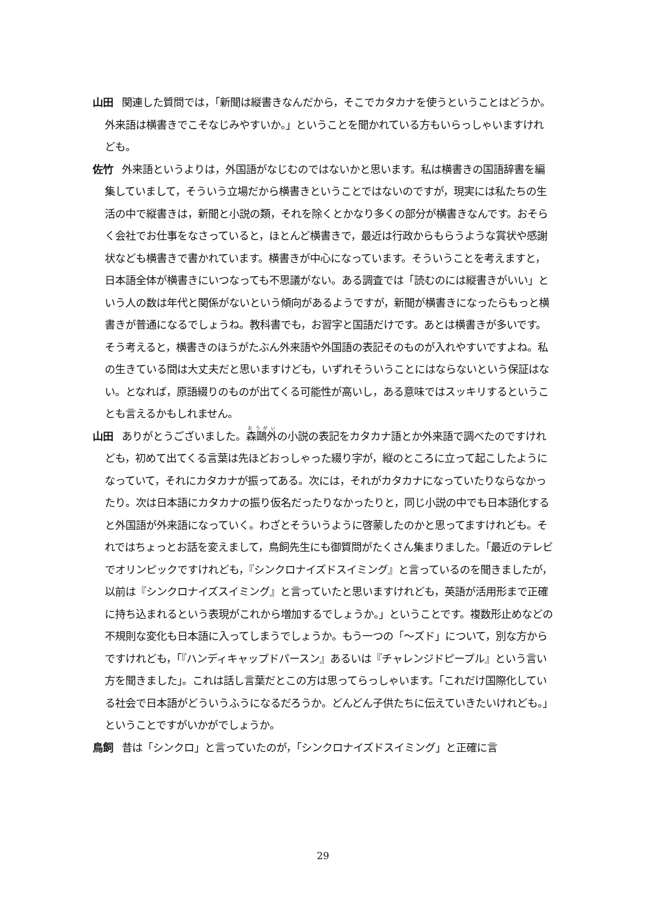山田 関連した質問では，「新聞は縦書きなんだから，そこでカタカナを使うということはどうか。外来語は横書きでこそなじみやすいか。」ということを聞かれている方もいらっしゃいますけれども。
佐竹 外来語というよりは，外国語がなじむのではないかと思います。私は横書きの国語辞書を編集していまして，そういう立場だから横書きということではないのですが，現実には私たちの生活の中で縦書きは，新聞と小説の類，それを除くとかなり多くの部分が横書きなんです。おそらく会社でお仕事をなさっていると，ほとんど横書きで，最近は行政からもらうような賞状や感謝状なども横書きで書かれています。横書きが中心になっています。そういうことを考えますと，日本語全体が横書きにいつなっても不思議がない。ある調査では「読むのには縦書きがいい」という人の数は年代と関係がないという傾向があるようですが，新聞が横書きになったらもっと横書きが普通になるでしょうね。教科書でも，お習字と国語だけです。あとは横書きが多いです。そう考えると，横書きのほうがたぶん外来語や外国語の表記そのものが入れやすいですよね。私の生きている間は大丈夫だと思いますけども，いずれそういうことにはならないという保証はない。となれば，原語綴りのものが出てくる可能性が高いし，ある意味ではスッキリするということも言えるかもしれません。
山田 ありがとうございました。森鷗外の小説の表記をカタカナ語とか外来語で調べたのですけれども，初めて出てくる言葉は先ほどおっしゃった綴り字が，縦のところに立って起こしたようになっていて，それにカタカナが振ってある。次には，それがカタカナになっていたりならなかったり。次は日本語にカタカナの振り仮名だったりなかったりと，同じ小説の中でも日本語化すると外国語が外来語になっていく。わざとそういうように啓蒙したのかと思ってますけれども。それではちょっとお話を変えまして，鳥飼先生にも御質問がたくさん集まりました。「最近のテレビでオリンピックですけれども，『シンクロナイズドスイミング』と言っているのを聞きましたが，以前は『シンクロナイズスイミング』と言っていたと思いますけれども，英語が活用形まで正確に持ち込まれるという表現がこれから増加するでしょうか。」ということです。複数形止めなどの不規則な変化も日本語に入ってしまうでしょうか。もう一つの「〜ズド」について，別な方からですけれども，「『ハンディキャップドパースン』あるいは『チャレンジドピープル』という言い方を聞きました」。これは話し言葉だとこの方は思ってらっしゃいます。「これだけ国際化している社会で日本語がどういうふうになるだろうか。どんどん子供たちに伝えていきたいけれども。」ということですがいかがでしょうか。
鳥飼 昔は「シンクロ」と言っていたのが，「シンクロナイズドスイミング」と正確に言
29